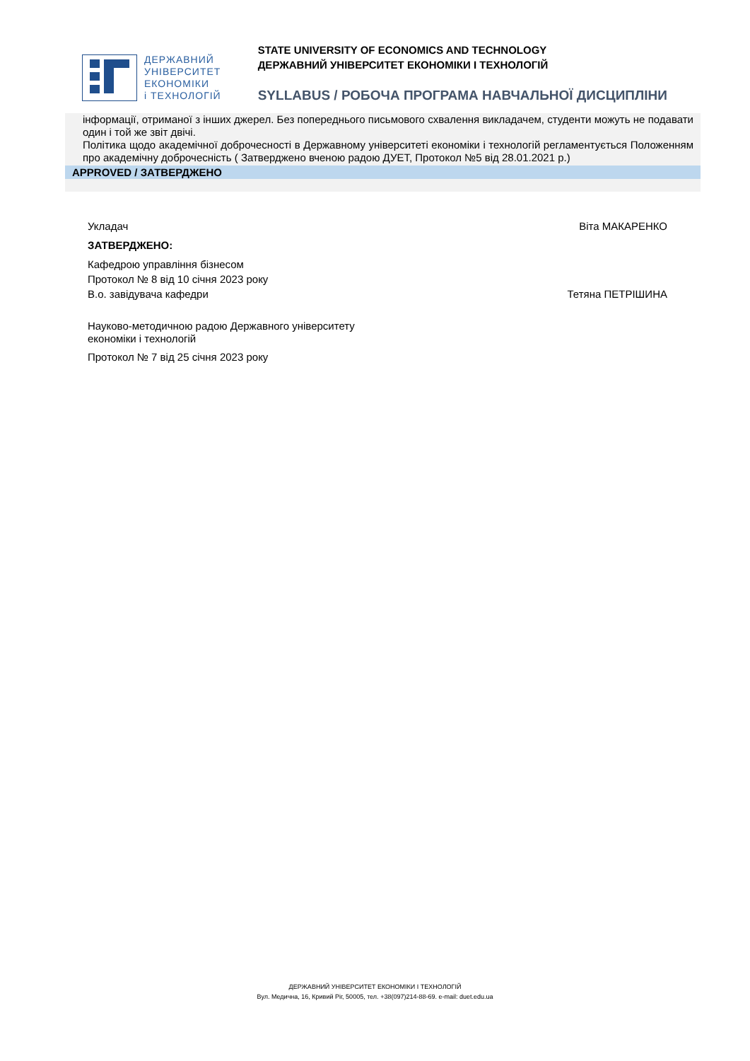ДЕРЖАВНИЙ
УНІВЕРСИТЕТ
ЕКОНОМІКИ
і ТЕХНОЛОГІЙ
STATE UNIVERSITY OF ECONOMICS AND TECHNOLOGY
ДЕРЖАВНИЙ УНІВЕРСИТЕТ ЕКОНОМІКИ І ТЕХНОЛОГІЙ
SYLLABUS / РОБОЧА ПРОГРАМА НАВЧАЛЬНОЇ ДИСЦИПЛІНИ
інформації, отриманої з інших джерел. Без попереднього письмового схвалення викладачем, студенти можуть не подавати один і той же звіт двічі.
Політика щодо академічної доброчесності в Державному університеті економіки і технологій регламентується Положенням про академічну доброчесність ( Затверджено вченою радою ДУЕТ, Протокол №5 від 28.01.2021 р.)
APPROVED / ЗАТВЕРДЖЕНО
Віта МАКАРЕНКО
Укладач
ЗАТВЕРДЖЕНО:
Кафедрою управління бізнесом
Протокол № 8 від 10 січня 2023 року
В.о. завідувача кафедри Тетяна ПЕТРІШИНА
Науково-методичною радою Державного університету
економіки і технологій
Протокол № 7 від 25 січня 2023 року
ДЕРЖАВНИЙ УНІВЕРСИТЕТ ЕКОНОМІКИ І ТЕХНОЛОГІЙ
Вул. Медична, 16, Кривий Ріг, 50005, тел. +38(097)214-88-69. e-mail: duet.edu.ua